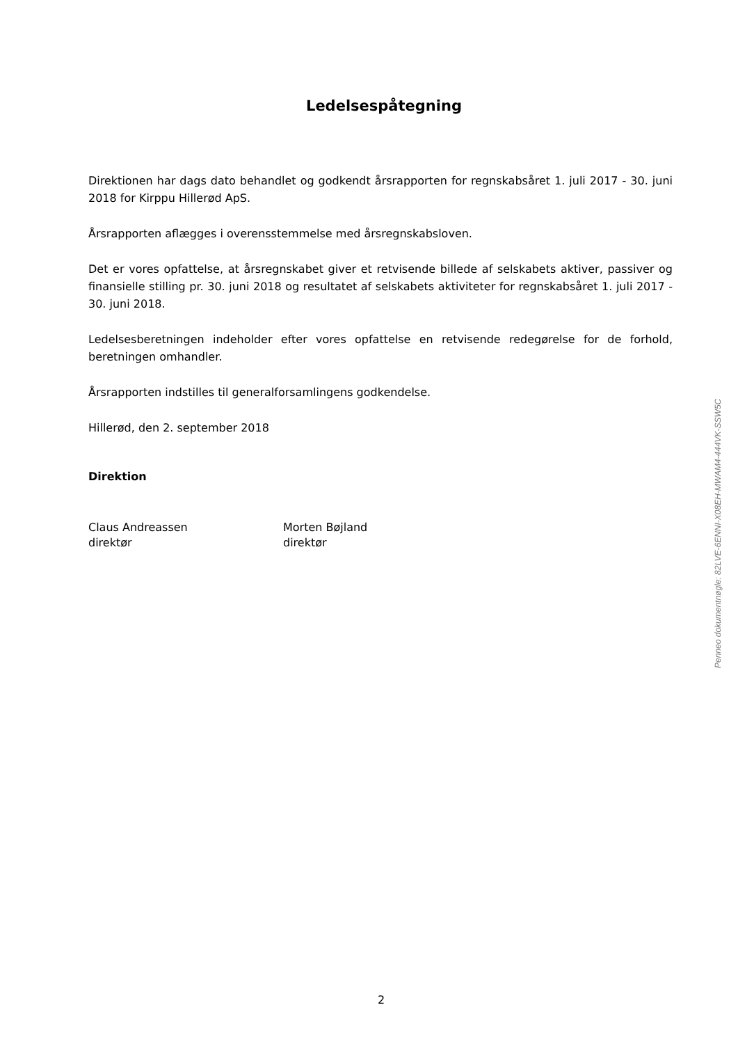Ledelsespåtegning
Direktionen har dags dato behandlet og godkendt årsrapporten for regnskabsåret 1. juli 2017 - 30. juni 2018 for Kirppu Hillerød ApS.
Årsrapporten aflægges i overensstemmelse med årsregnskabsloven.
Det er vores opfattelse, at årsregnskabet giver et retvisende billede af selskabets aktiver, passiver og finansielle stilling pr. 30. juni 2018 og resultatet af selskabets aktiviteter for regnskabsåret 1. juli 2017 - 30. juni 2018.
Ledelsesberetningen indeholder efter vores opfattelse en retvisende redegørelse for de forhold, beretningen omhandler.
Årsrapporten indstilles til generalforsamlingens godkendelse.
Hillerød, den 2. september 2018
Direktion
Claus Andreassen
direktør
Morten Bøjland
direktør
Penneo dokumentnøgle: 82LVE-6ENNI-X08EH-MWAM4-444VK-SSW5C
2